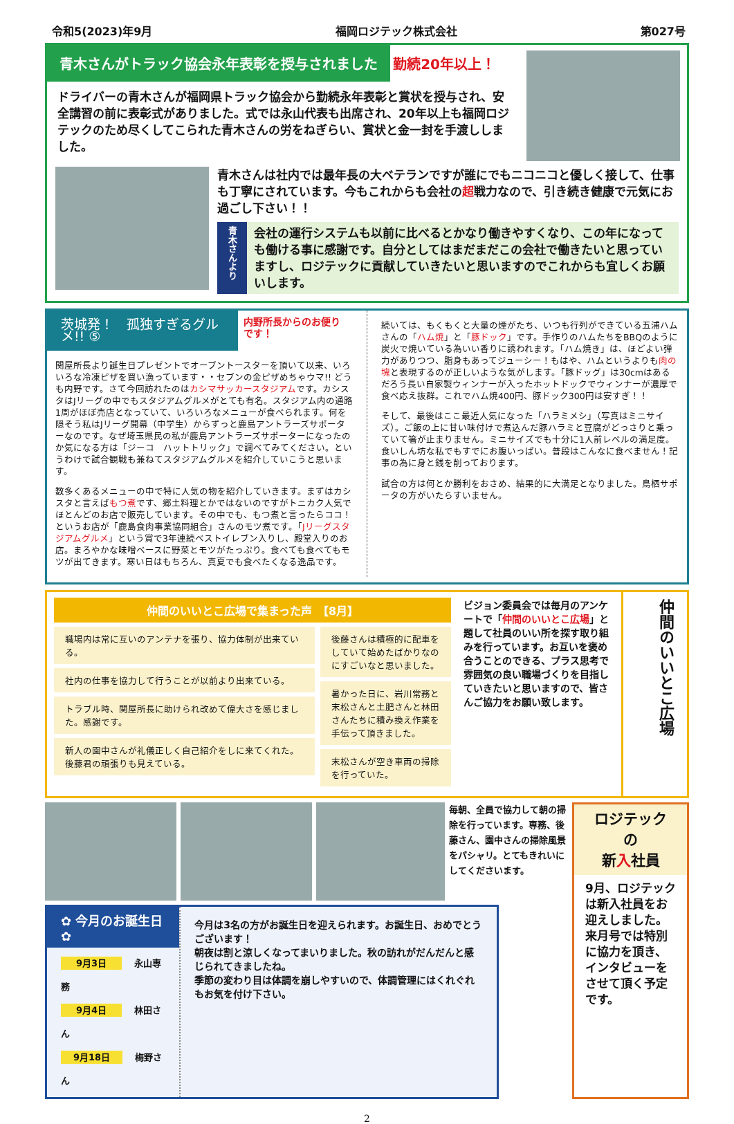令和5(2023)年9月 福岡ロジテック株式会社 第027号
青木さんがトラック協会永年表彰を授与されました 勤続20年以上！
ドライバーの青木さんが福岡県トラック協会から勤続永年表彰と賞状を授与され、安全講習の前に表彰式がありました。式では永山代表も出席され、20年以上も福岡ロジテックのため尽くしてこられた青木さんの労をねぎらい、賞状と金一封を手渡ししました。
青木さんは社内では最年長の大ベテランですが誰にでもニコニコと優しく接して、仕事も丁寧にされています。今もこれからも会社の超戦力なので、引き続き健康で元気にお過ごし下さい！！
青木さんより
会社の運行システムも以前に比べるとかなり働きやすくなり、この年になっても働ける事に感謝です。自分としてはまだまだこの会社で働きたいと思っていますし、ロジテックに貢献していきたいと思いますのでこれからも宜しくお願いします。
茨城発！　孤独すぎるグルメ!! ⑤ 内野所長からのお便りです！
関屋所長より誕生日プレゼントでオーブントースターを頂いて以来、いろいろな冷凍ピザを買い漁っています・・セブンの金ピザめちゃウマ!! どうも内野です。さて今回訪れたのはカシマサッカースタジアムです。カシスタはJリーグの中でもスタジアムグルメがとても有名。スタジアム内の通路1周がほぼ売店となっていて、いろいろなメニューが食べられます。何を隠そう私はJリーグ開幕（中学生）からずっと鹿島アントラーズサポーターなのです。なぜ埼玉県民の私が鹿島アントラーズサポーターになったのか気になる方は「ジーコ　ハットトリック」で調べてみてください。というわけで試合観戦も兼ねてスタジアムグルメを紹介していこうと思います。
数多くあるメニューの中で特に人気の物を紹介していきます。まずはカシスタと言えばもつ煮です、郷土料理とかではないのですがトニカク人気でほとんどのお店で販売しています。その中でも、もつ煮と言ったらココ！というお店が「鹿島食肉事業協同組合」さんのモツ煮です。「Jリーグスタジアムグルメ」という賞で3年連続ベストイレブン入りし、殿堂入りのお店。まろやかな味噌ベースに野菜とモツがたっぷり。食べても食べてもモツが出てきます。寒い日はもちろん、真夏でも食べたくなる逸品です。
続いては、もくもくと大量の煙がたち、いつも行列ができている五浦ハムさんの「ハム焼」と「豚ドック」です。手作りのハムたちをBBQのように炭火で焼いている為いい香りに誘われます。「ハム焼き」は、ほどよい弾力がありつつ、脂身もあってジューシー！もはや、ハムというよりも肉の塊と表現するのが正しいような気がします。「豚ドッグ」は30cmはあるだろう長い自家製ウィンナーが入ったホットドックでウィンナーが濃厚で食べ応え抜群。これでハム焼400円、豚ドック300円は安すぎ！！
そして、最後はここ最近人気になった「ハラミメシ」（写真はミニサイズ）。ご飯の上に甘い味付けで煮込んだ豚ハラミと豆腐がどっさりと乗っていて箸が止まりません。ミニサイズでも十分に1人前レベルの満足度。食いしん坊な私でもすでにお腹いっぱい。普段はこんなに食べません！記事の為に身と銭を削っております。
試合の方は何とか勝利をおさめ、結果的に大満足となりました。鳥栖サポータの方がいたらすいません。
仲間のいいとこ広場で集まった声　【8月】
職場内は常に互いのアンテナを張り、協力体制が出来ている。
社内の仕事を協力して行うことが以前より出来ている。
トラブル時、関屋所長に助けられ改めて偉大さを感じました。感謝です。
新人の園中さんが礼儀正しく自己紹介をしに来てくれた。後藤君の頑張りも見えている。
後藤さんは積極的に配車をしていて始めたばかりなのにすごいなと思いました。
暑かった日に、岩川常務と末松さんと土肥さんと林田さんたちに積み換え作業を手伝って頂きました。
末松さんが空き車両の掃除を行っていた。
ビジョン委員会では毎月のアンケートで「仲間のいいとこ広場」と題して社員のいい所を探す取り組みを行っています。お互いを褒め合うことのできる、プラス思考で雰囲気の良い職場づくりを目指していきたいと思いますので、皆さんご協力をお願い致します。
仲間のいいとこ広場
毎朝、全員で協力して朝の掃除を行っています。専務、後藤さん、園中さんの掃除風景をパシャリ。とてもきれいにしてくださいます。
✿ 今月のお誕生日 ✿
9月3日 　永山専務
9月4日 　林田さん
9月18日 　梅野さん
今月は3名の方がお誕生日を迎えられます。お誕生日、おめでとうございます！
朝夜は割と涼しくなってまいりました。秋の訪れがだんだんと感じられてきましたね。
季節の変わり目は体調を崩しやすいので、体調管理にはくれぐれもお気を付け下さい。
ロジテック
の
新入社員
9月、ロジテックは新入社員をお迎えしました。来月号では特別に協力を頂き、インタビューをさせて頂く予定です。
2